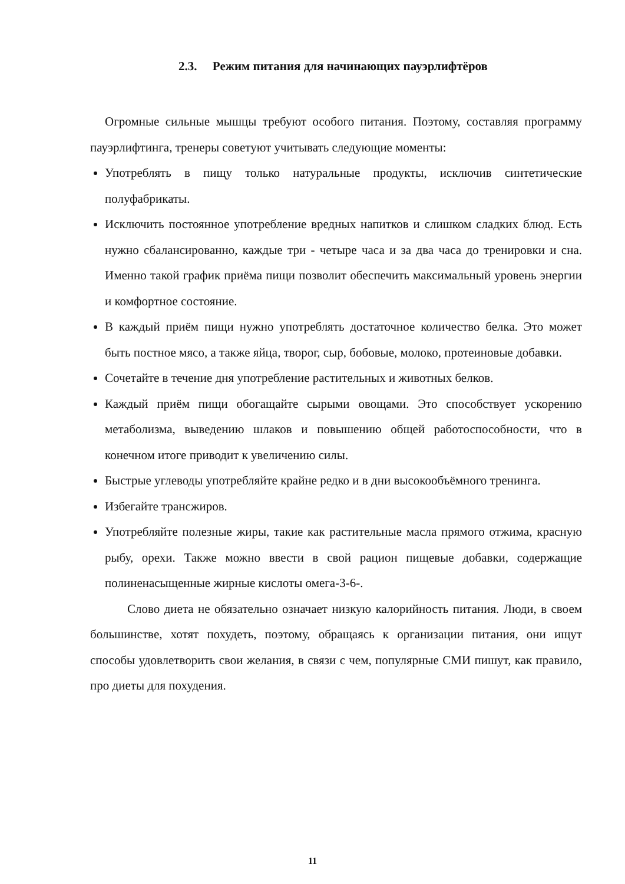2.3. Режим питания для начинающих пауэрлифтёров
Огромные сильные мышцы требуют особого питания. Поэтому, составляя программу пауэрлифтинга, тренеры советуют учитывать следующие моменты:
Употреблять в пищу только натуральные продукты, исключив синтетические полуфабрикаты.
Исключить постоянное употребление вредных напитков и слишком сладких блюд. Есть нужно сбалансированно, каждые три - четыре часа и за два часа до тренировки и сна. Именно такой график приёма пищи позволит обеспечить максимальный уровень энергии и комфортное состояние.
В каждый приём пищи нужно употреблять достаточное количество белка. Это может быть постное мясо, а также яйца, творог, сыр, бобовые, молоко, протеиновые добавки.
Сочетайте в течение дня употребление растительных и животных белков.
Каждый приём пищи обогащайте сырыми овощами. Это способствует ускорению метаболизма, выведению шлаков и повышению общей работоспособности, что в конечном итоге приводит к увеличению силы.
Быстрые углеводы употребляйте крайне редко и в дни высокообъёмного тренинга.
Избегайте трансжиров.
Употребляйте полезные жиры, такие как растительные масла прямого отжима, красную рыбу, орехи. Также можно ввести в свой рацион пищевые добавки, содержащие полиненасыщенные жирные кислоты омега-3-6-.
Слово диета не обязательно означает низкую калорийность питания. Люди, в своем большинстве, хотят похудеть, поэтому, обращаясь к организации питания, они ищут способы удовлетворить свои желания, в связи с чем, популярные СМИ пишут, как правило, про диеты для похудения.
11